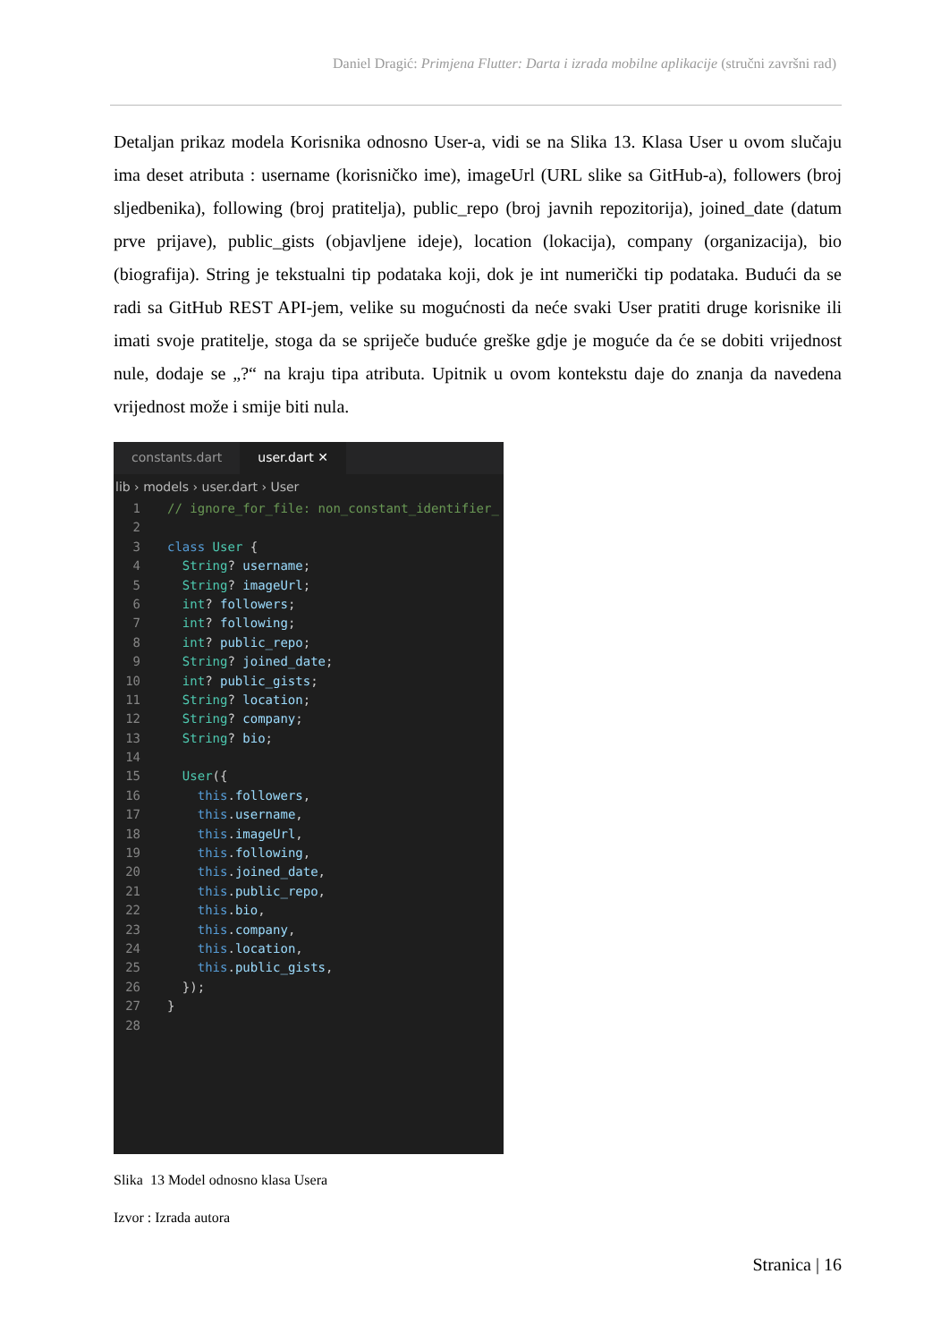Daniel Dragić: Primjena Flutter: Darta i izrada mobilne aplikacije (stručni završni rad)
Detaljan prikaz modela Korisnika odnosno User-a, vidi se na Slika 13. Klasa User u ovom slučaju ima deset atributa : username (korisničko ime), imageUrl (URL slike sa GitHub-a), followers (broj sljedbenika), following (broj pratitelja), public_repo (broj javnih repozitorija), joined_date (datum prve prijave), public_gists (objavljene ideje), location (lokacija), company (organizacija), bio (biografija). String je tekstualni tip podataka koji, dok je int numerički tip podataka. Budući da se radi sa GitHub REST API-jem, velike su mogućnosti da neće svaki User pratiti druge korisnike ili imati svoje pratitelje, stoga da se spriječe buduće greške gdje je moguće da će se dobiti vrijednost nule, dodaje se „?“ na kraju tipa atributa. Upitnik u ovom kontekstu daje do znanja da navedena vrijednost može i smije biti nula.
constants.dart user.dart ✕
lib › models › user.dart › User
1 // ignore_for_file: non_constant_identifier_
2
3 class User {
4 String? username;
5 String? imageUrl;
6 int? followers;
7 int? following;
8 int? public_repo;
9 String? joined_date;
10 int? public_gists;
11 String? location;
12 String? company;
13 String? bio;
14
15 User({
16 this.followers,
17 this.username,
18 this.imageUrl,
19 this.following,
20 this.joined_date,
21 this.public_repo,
22 this.bio,
23 this.company,
24 this.location,
25 this.public_gists,
26 });
27 }
28
Slika 13 Model odnosno klasa Usera
Izvor : Izrada autora
Stranica | 16